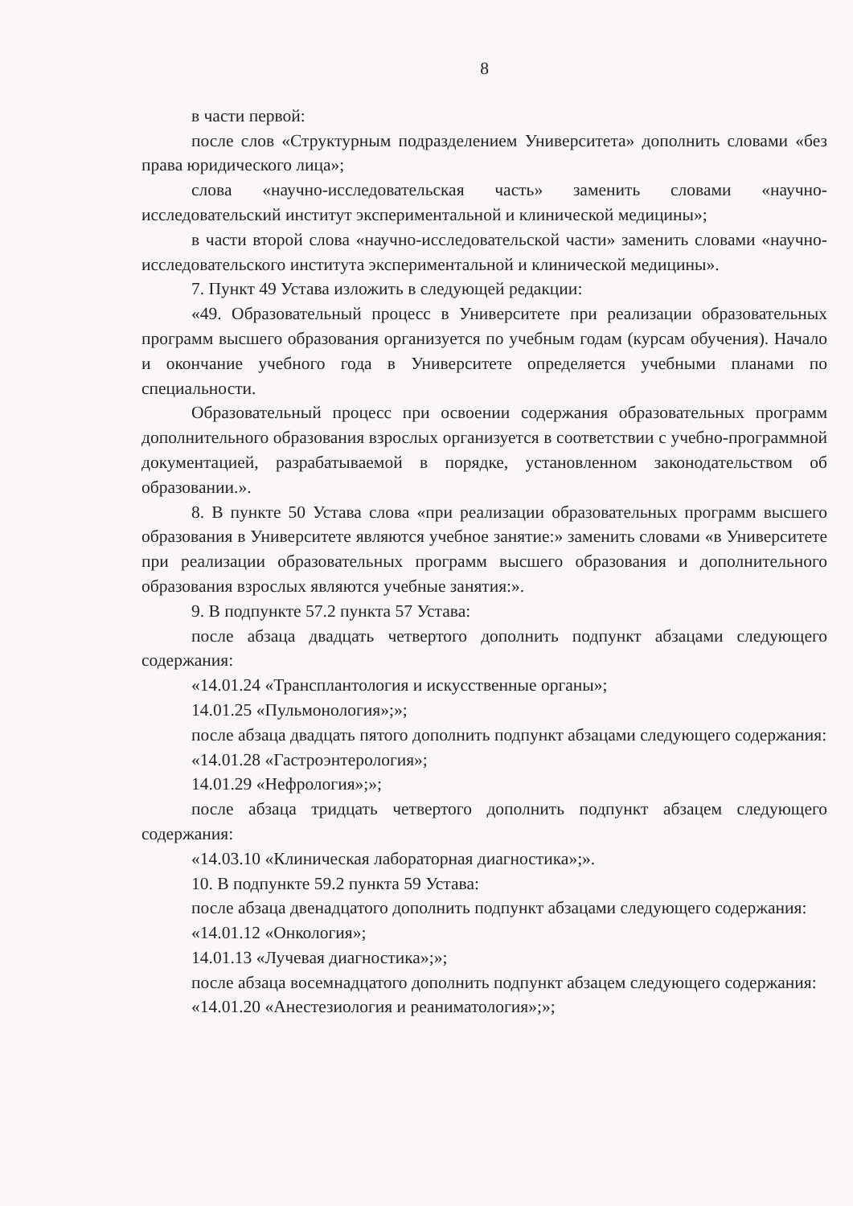8
в части первой:
после слов «Структурным подразделением Университета» дополнить словами «без права юридического лица»;
слова «научно-исследовательская часть» заменить словами «научно-исследовательский институт экспериментальной и клинической медицины»;
в части второй слова «научно-исследовательской части» заменить словами «научно-исследовательского института экспериментальной и клинической медицины».
7. Пункт 49 Устава изложить в следующей редакции:
«49. Образовательный процесс в Университете при реализации образовательных программ высшего образования организуется по учебным годам (курсам обучения). Начало и окончание учебного года в Университете определяется учебными планами по специальности.
Образовательный процесс при освоении содержания образовательных программ дополнительного образования взрослых организуется в соответствии с учебно-программной документацией, разрабатываемой в порядке, установленном законодательством об образовании.».
8. В пункте 50 Устава слова «при реализации образовательных программ высшего образования в Университете являются учебное занятие:» заменить словами «в Университете при реализации образовательных программ высшего образования и дополнительного образования взрослых являются учебные занятия:».
9. В подпункте 57.2 пункта 57 Устава:
после абзаца двадцать четвертого дополнить подпункт абзацами следующего содержания:
«14.01.24 «Трансплантология и искусственные органы»;
14.01.25 «Пульмонология»;»;
после абзаца двадцать пятого дополнить подпункт абзацами следующего содержания:
«14.01.28 «Гастроэнтерология»;
14.01.29 «Нефрология»;»;
после абзаца тридцать четвертого дополнить подпункт абзацем следующего содержания:
«14.03.10 «Клиническая лабораторная диагностика»;».
10. В подпункте 59.2 пункта 59 Устава:
после абзаца двенадцатого дополнить подпункт абзацами следующего содержания:
«14.01.12 «Онкология»;
14.01.13 «Лучевая диагностика»;»;
после абзаца восемнадцатого дополнить подпункт абзацем следующего содержания:
«14.01.20 «Анестезиология и реаниматология»;»;